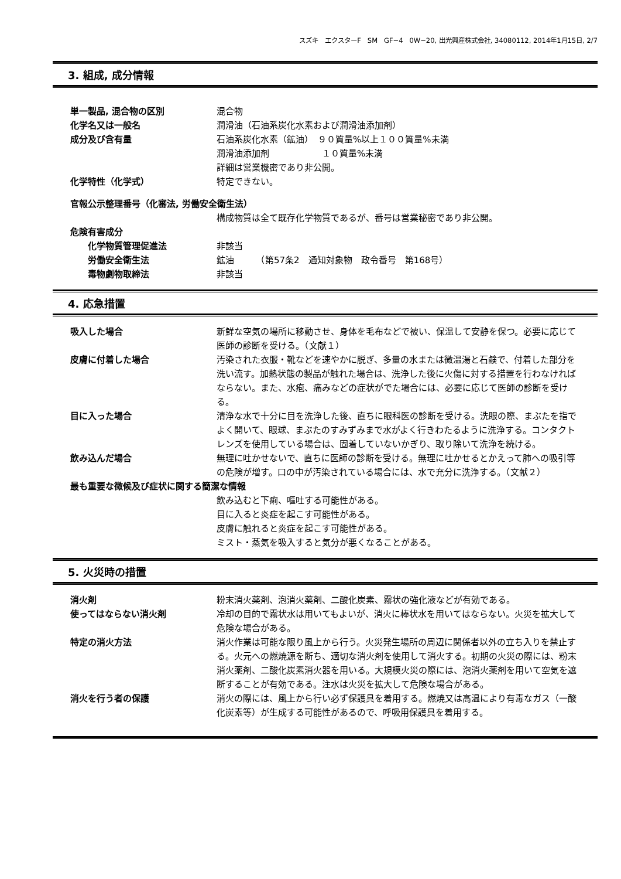スズキ　エクスターF　SM　GF−4　0W−20, 出光興産株式会社, 34080112, 2014年1月15日, 2/7
3. 組成, 成分情報
単一製品, 混合物の区別 混合物
化学名又は一般名 潤滑油（石油系炭化水素および潤滑油添加剤）
成分及び含有量 石油系炭化水素（鉱油）　９０質量%以上１００質量%未満
潤滑油添加剤　　　　　　１０質量%未満
詳細は営業機密であり非公開。
化学特性（化学式） 特定できない。
官報公示整理番号（化審法, 労働安全衛生法）
構成物質は全て既存化学物質であるが、番号は営業秘密であり非公開。
危険有害成分
化学物質管理促進法 非該当
労働安全衛生法 鉱油　　　（第57条2　通知対象物　政令番号　第168号）
毒物劇物取締法 非該当
4. 応急措置
吸入した場合 新鮮な空気の場所に移動させ、身体を毛布などで被い、保温して安静を保つ。必要に応じて医師の診断を受ける。（文献１）
皮膚に付着した場合 汚染された衣服・靴などを速やかに脱ぎ、多量の水または微温湯と石鹸で、付着した部分を洗い流す。加熱状態の製品が触れた場合は、洗浄した後に火傷に対する措置を行わなければならない。また、水疱、痛みなどの症状がでた場合には、必要に応じて医師の診断を受ける。
目に入った場合 清浄な水で十分に目を洗浄した後、直ちに眼科医の診断を受ける。洗眼の際、まぶたを指でよく開いて、眼球、まぶたのすみずみまで水がよく行きわたるように洗浄する。コンタクトレンズを使用している場合は、固着していないかぎり、取り除いて洗浄を続ける。
飲み込んだ場合 無理に吐かせないで、直ちに医師の診断を受ける。無理に吐かせるとかえって肺への吸引等の危険が増す。口の中が汚染されている場合には、水で充分に洗浄する。（文献２）
最も重要な徴候及び症状に関する簡潔な情報
飲み込むと下痢、嘔吐する可能性がある。
目に入ると炎症を起こす可能性がある。
皮膚に触れると炎症を起こす可能性がある。
ミスト・蒸気を吸入すると気分が悪くなることがある。
5. 火災時の措置
消火剤 粉末消火薬剤、泡消火薬剤、二酸化炭素、霧状の強化液などが有効である。
使ってはならない消火剤 冷却の目的で霧状水は用いてもよいが、消火に棒状水を用いてはならない。火災を拡大して危険な場合がある。
特定の消火方法 消火作業は可能な限り風上から行う。火災発生場所の周辺に関係者以外の立ち入りを禁止する。火元への燃焼源を断ち、適切な消火剤を使用して消火する。初期の火災の際には、粉末消火薬剤、二酸化炭素消火器を用いる。大規模火災の際には、泡消火薬剤を用いて空気を遮断することが有効である。注水は火災を拡大して危険な場合がある。
消火を行う者の保護 消火の際には、風上から行い必ず保護具を着用する。燃焼又は高温により有毒なガス（一酸化炭素等）が生成する可能性があるので、呼吸用保護具を着用する。